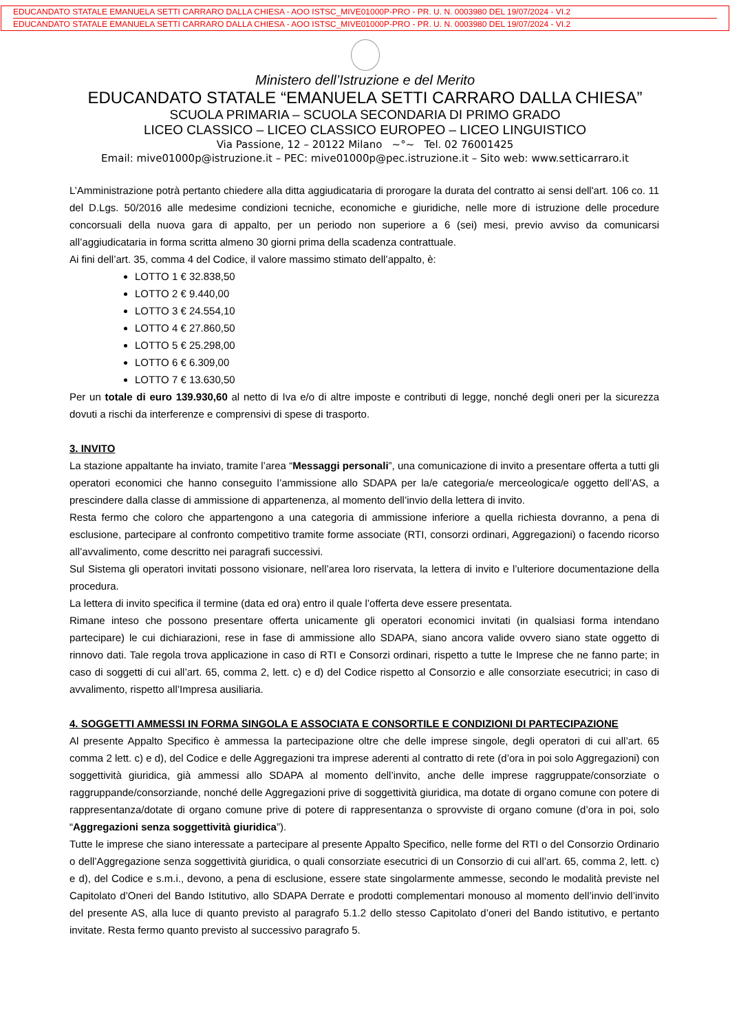EDUCANDATO STATALE EMANUELA SETTI CARRARO DALLA CHIESA - AOO ISTSC_MIVE01000P-PRO - PR. U. N. 0003980 DEL 19/07/2024 - VI.2
EDUCANDATO STATALE EMANUELA SETTI CARRARO DALLA CHIESA - AOO ISTSC_MIVE01000P-PRO - PR. U. N. 0003980 DEL 19/07/2024 - VI.2
Ministero dell’Istruzione e del Merito
EDUCANDATO STATALE “EMANUELA SETTI CARRARO DALLA CHIESA”
SCUOLA PRIMARIA – SCUOLA SECONDARIA DI PRIMO GRADO
LICEO CLASSICO – LICEO CLASSICO EUROPEO – LICEO LINGUISTICO
Via Passione, 12 – 20122 Milano ~°~ Tel. 02 76001425
Email: mive01000p@istruzione.it – PEC: mive01000p@pec.istruzione.it – Sito web: www.setticarraro.it
L’Amministrazione potrà pertanto chiedere alla ditta aggiudicataria di prorogare la durata del contratto ai sensi dell'art. 106 co. 11 del D.Lgs. 50/2016 alle medesime condizioni tecniche, economiche e giuridiche, nelle more di istruzione delle procedure concorsuali della nuova gara di appalto, per un periodo non superiore a 6 (sei) mesi, previo avviso da comunicarsi all’aggiudicataria in forma scritta almeno 30 giorni prima della scadenza contrattuale.
Ai fini dell’art. 35, comma 4 del Codice, il valore massimo stimato dell’appalto, è:
LOTTO 1 € 32.838,50
LOTTO 2 € 9.440,00
LOTTO 3 € 24.554,10
LOTTO 4 € 27.860,50
LOTTO 5 € 25.298,00
LOTTO 6 € 6.309,00
LOTTO 7 € 13.630,50
Per un totale di euro 139.930,60 al netto di Iva e/o di altre imposte e contributi di legge, nonché degli oneri per la sicurezza dovuti a rischi da interferenze e comprensivi di spese di trasporto.
3. INVITO
La stazione appaltante ha inviato, tramite l’area “Messaggi personali”, una comunicazione di invito a presentare offerta a tutti gli operatori economici che hanno conseguito l’ammissione allo SDAPA per la/e categoria/e merceologica/e oggetto dell’AS, a prescindere dalla classe di ammissione di appartenenza, al momento dell’invio della lettera di invito.
Resta fermo che coloro che appartengono a una categoria di ammissione inferiore a quella richiesta dovranno, a pena di esclusione, partecipare al confronto competitivo tramite forme associate (RTI, consorzi ordinari, Aggregazioni) o facendo ricorso all’avvalimento, come descritto nei paragrafi successivi.
Sul Sistema gli operatori invitati possono visionare, nell’area loro riservata, la lettera di invito e l’ulteriore documentazione della procedura.
La lettera di invito specifica il termine (data ed ora) entro il quale l’offerta deve essere presentata.
Rimane inteso che possono presentare offerta unicamente gli operatori economici invitati (in qualsiasi forma intendano partecipare) le cui dichiarazioni, rese in fase di ammissione allo SDAPA, siano ancora valide ovvero siano state oggetto di rinnovo dati. Tale regola trova applicazione in caso di RTI e Consorzi ordinari, rispetto a tutte le Imprese che ne fanno parte; in caso di soggetti di cui all’art. 65, comma 2, lett. c) e d) del Codice rispetto al Consorzio e alle consorziate esecutrici; in caso di avvalimento, rispetto all’Impresa ausiliaria.
4. SOGGETTI AMMESSI IN FORMA SINGOLA E ASSOCIATA E CONSORTILE E CONDIZIONI DI PARTECIPAZIONE
Al presente Appalto Specifico è ammessa la partecipazione oltre che delle imprese singole, degli operatori di cui all’art. 65 comma 2 lett. c) e d), del Codice e delle Aggregazioni tra imprese aderenti al contratto di rete (d’ora in poi solo Aggregazioni) con soggettività giuridica, già ammessi allo SDAPA al momento dell’invito, anche delle imprese raggruppate/consorziate o raggruppande/consorziande, nonché delle Aggregazioni prive di soggettività giuridica, ma dotate di organo comune con potere di rappresentanza/dotate di organo comune prive di potere di rappresentanza o sprovviste di organo comune (d’ora in poi, solo “Aggregazioni senza soggettività giuridica”).
Tutte le imprese che siano interessate a partecipare al presente Appalto Specifico, nelle forme del RTI o del Consorzio Ordinario o dell’Aggregazione senza soggettività giuridica, o quali consorziate esecutrici di un Consorzio di cui all’art. 65, comma 2, lett. c) e d), del Codice e s.m.i., devono, a pena di esclusione, essere state singolarmente ammesse, secondo le modalità previste nel Capitolato d’Oneri del Bando Istitutivo, allo SDAPA Derrate e prodotti complementari monouso al momento dell’invio dell’invito del presente AS, alla luce di quanto previsto al paragrafo 5.1.2 dello stesso Capitolato d’oneri del Bando istitutivo, e pertanto invitate. Resta fermo quanto previsto al successivo paragrafo 5.